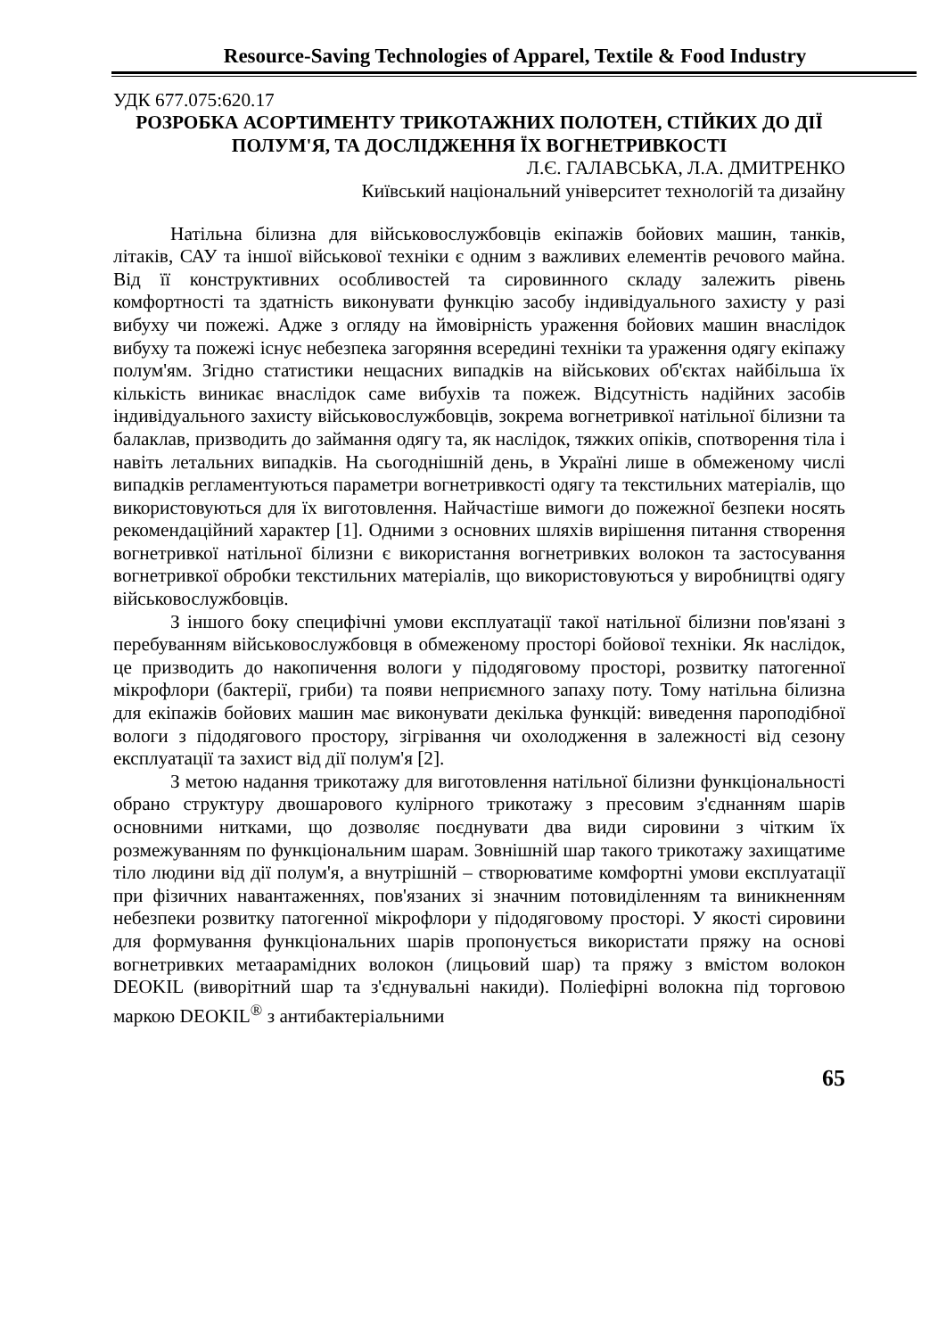Resource-Saving Technologies of Apparel, Textile & Food Industry
УДК 677.075:620.17
РОЗРОБКА АСОРТИМЕНТУ ТРИКОТАЖНИХ ПОЛОТЕН, СТІЙКИХ ДО ДІЇ ПОЛУМ'Я, ТА ДОСЛІДЖЕННЯ ЇХ ВОГНЕТРИВКОСТІ
Л.Є. ГАЛАВСЬКА, Л.А. ДМИТРЕНКО
Київський національний університет технологій та дизайну
Натільна білизна для військовослужбовців екіпажів бойових машин, танків, літаків, САУ та іншої військової техніки є одним з важливих елементів речового майна. Від її конструктивних особливостей та сировинного складу залежить рівень комфортності та здатність виконувати функцію засобу індивідуального захисту у разі вибуху чи пожежі. Адже з огляду на ймовірність ураження бойових машин внаслідок вибуху та пожежі існує небезпека загоряння всередині техніки та ураження одягу екіпажу полум'ям. Згідно статистики нещасних випадків на військових об'єктах найбільша їх кількість виникає внаслідок саме вибухів та пожеж. Відсутність надійних засобів індивідуального захисту військовослужбовців, зокрема вогнетривкої натільної білизни та балаклав, призводить до займання одягу та, як наслідок, тяжких опіків, спотворення тіла і навіть летальних випадків. На сьогоднішній день, в Україні лише в обмеженому числі випадків регламентуються параметри вогнетривкості одягу та текстильних матеріалів, що використовуються для їх виготовлення. Найчастіше вимоги до пожежної безпеки носять рекомендаційний характер [1]. Одними з основних шляхів вирішення питання створення вогнетривкої натільної білизни є використання вогнетривких волокон та застосування вогнетривкої обробки текстильних матеріалів, що використовуються у виробництві одягу військовослужбовців.
З іншого боку специфічні умови експлуатації такої натільної білизни пов'язані з перебуванням військовослужбовця в обмеженому просторі бойової техніки. Як наслідок, це призводить до накопичення вологи у підодяговому просторі, розвитку патогенної мікрофлори (бактерії, гриби) та появи неприємного запаху поту. Тому натільна білизна для екіпажів бойових машин має виконувати декілька функцій: виведення пароподібної вологи з підодягового простору, зігрівання чи охолодження в залежності від сезону експлуатації та захист від дії полум'я [2].
З метою надання трикотажу для виготовлення натільної білизни функціональності обрано структуру двошарового кулірного трикотажу з пресовим з'єднанням шарів основними нитками, що дозволяє поєднувати два види сировини з чітким їх розмежуванням по функціональним шарам. Зовнішній шар такого трикотажу захищатиме тіло людини від дії полум'я, а внутрішній – створюватиме комфортні умови експлуатації при фізичних навантаженнях, пов'язаних зі значним потовиділенням та виникненням небезпеки розвитку патогенної мікрофлори у підодяговому просторі. У якості сировини для формування функціональних шарів пропонується використати пряжу на основі вогнетривких метаарамідних волокон (лицьовий шар) та пряжу з вмістом волокон DEOKIL (виворітний шар та з'єднувальні накиди). Поліефірні волокна під торговою маркою DEOKIL<sup>®</sup> з антибактеріальними
65